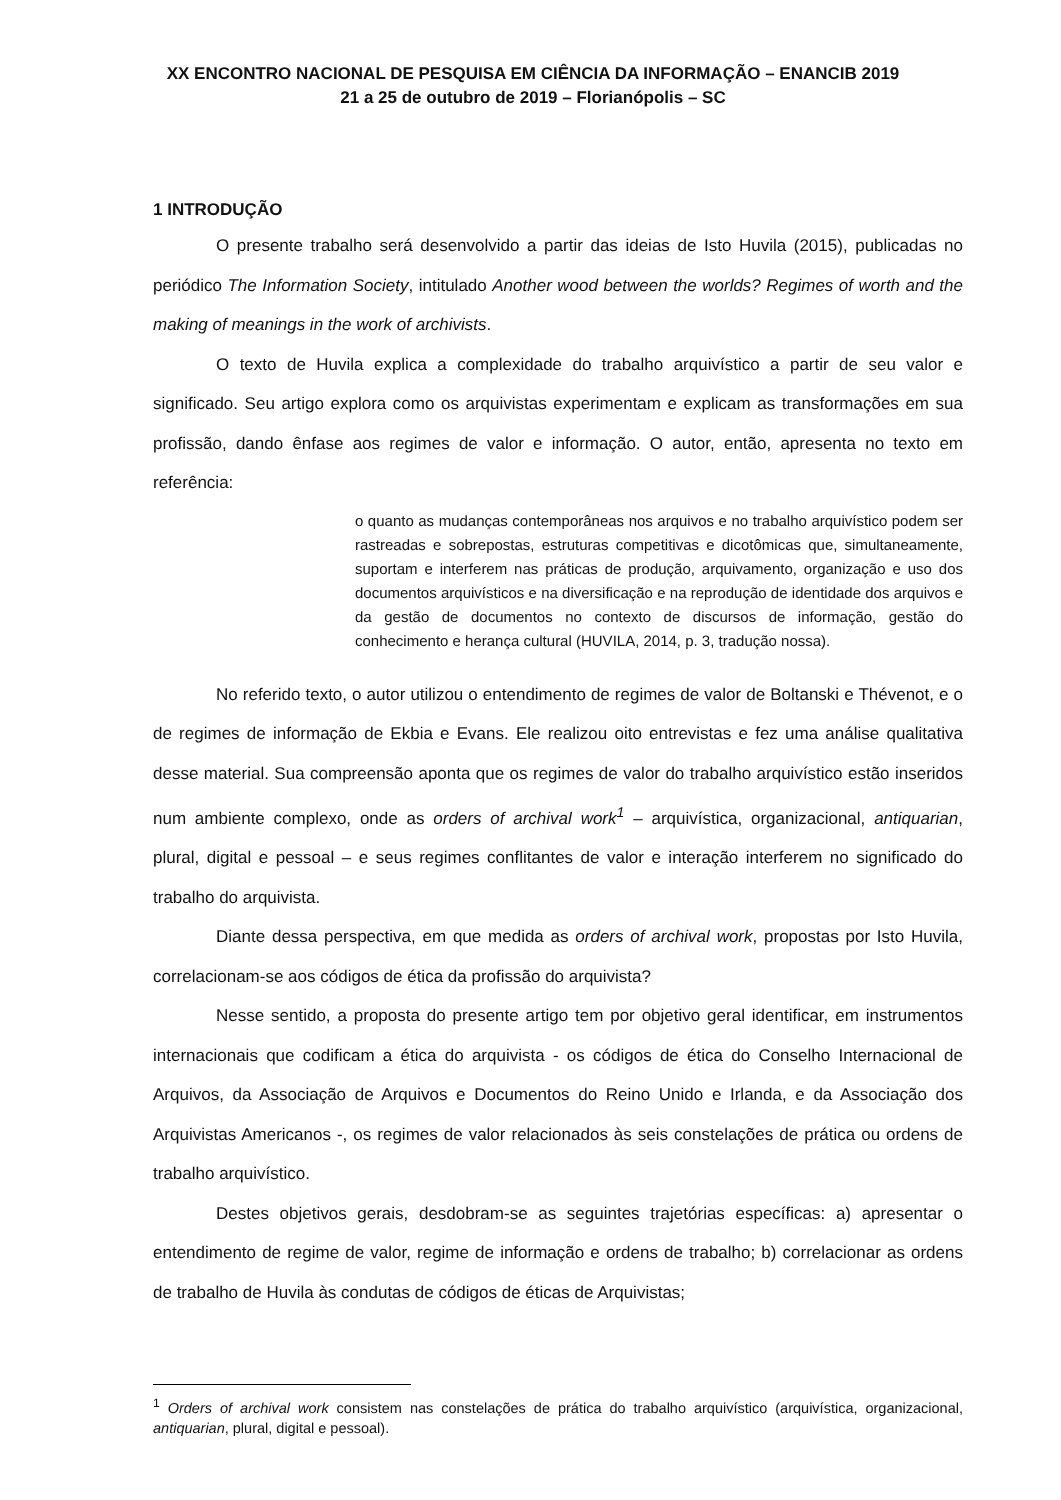XX ENCONTRO NACIONAL DE PESQUISA EM CIÊNCIA DA INFORMAÇÃO – ENANCIB 2019
21 a 25 de outubro de 2019 – Florianópolis – SC
1 INTRODUÇÃO
O presente trabalho será desenvolvido a partir das ideias de Isto Huvila (2015), publicadas no periódico The Information Society, intitulado Another wood between the worlds? Regimes of worth and the making of meanings in the work of archivists.
O texto de Huvila explica a complexidade do trabalho arquivístico a partir de seu valor e significado. Seu artigo explora como os arquivistas experimentam e explicam as transformações em sua profissão, dando ênfase aos regimes de valor e informação. O autor, então, apresenta no texto em referência:
o quanto as mudanças contemporâneas nos arquivos e no trabalho arquivístico podem ser rastreadas e sobrepostas, estruturas competitivas e dicotômicas que, simultaneamente, suportam e interferem nas práticas de produção, arquivamento, organização e uso dos documentos arquivísticos e na diversificação e na reprodução de identidade dos arquivos e da gestão de documentos no contexto de discursos de informação, gestão do conhecimento e herança cultural (HUVILA, 2014, p. 3, tradução nossa).
No referido texto, o autor utilizou o entendimento de regimes de valor de Boltanski e Thévenot, e o de regimes de informação de Ekbia e Evans. Ele realizou oito entrevistas e fez uma análise qualitativa desse material. Sua compreensão aponta que os regimes de valor do trabalho arquivístico estão inseridos num ambiente complexo, onde as orders of archival work<sup>1</sup> – arquivística, organizacional, antiquarian, plural, digital e pessoal – e seus regimes conflitantes de valor e interação interferem no significado do trabalho do arquivista.
Diante dessa perspectiva, em que medida as orders of archival work, propostas por Isto Huvila, correlacionam-se aos códigos de ética da profissão do arquivista?
Nesse sentido, a proposta do presente artigo tem por objetivo geral identificar, em instrumentos internacionais que codificam a ética do arquivista - os códigos de ética do Conselho Internacional de Arquivos, da Associação de Arquivos e Documentos do Reino Unido e Irlanda, e da Associação dos Arquivistas Americanos -, os regimes de valor relacionados às seis constelações de prática ou ordens de trabalho arquivístico.
Destes objetivos gerais, desdobram-se as seguintes trajetórias específicas: a) apresentar o entendimento de regime de valor, regime de informação e ordens de trabalho; b) correlacionar as ordens de trabalho de Huvila às condutas de códigos de éticas de Arquivistas;
<sup>1</sup> Orders of archival work consistem nas constelações de prática do trabalho arquivístico (arquivística, organizacional, antiquarian, plural, digital e pessoal).